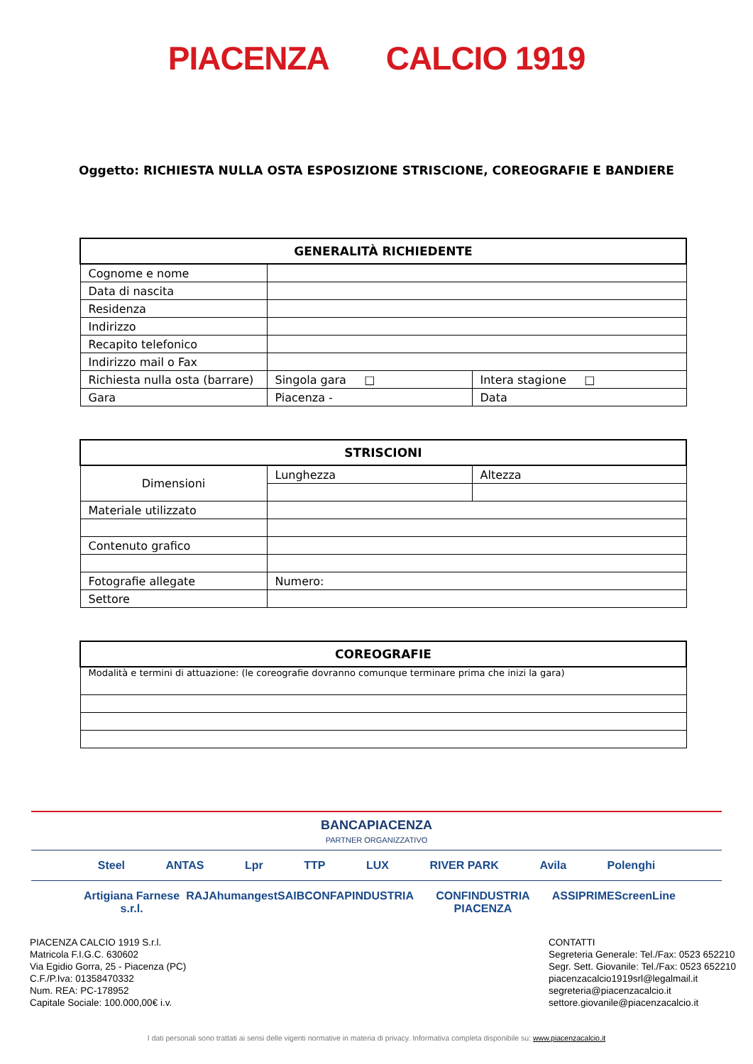PIACENZA CALCIO 1919
Oggetto: RICHIESTA NULLA OSTA ESPOSIZIONE STRISCIONE, COREOGRAFIE E BANDIERE
| GENERALITÀ RICHIEDENTE | | |
| --- | --- | --- |
| Cognome e nome | | |
| Data di nascita | | |
| Residenza | | |
| Indirizzo | | |
| Recapito telefonico | | |
| Indirizzo mail o Fax | | |
| Richiesta nulla osta (barrare) | Singola gara □ | Intera stagione □ |
| Gara | Piacenza - | Data |
| STRISCIONI | | |
| --- | --- | --- |
| Dimensioni | Lunghezza | Altezza |
| Materiale utilizzato | | |
| Contenuto grafico | | |
| Fotografie allegate | Numero: | |
| Settore | | |
| COREOGRAFIE |
| --- |
| Modalità e termini di attuazione: (le coreografie dovranno comunque terminare prima che inizi la gara) |
BANCAPIACENZA
PARTNER ORGANIZZATIVO
Steel ANTAS Lpr TTP LUX RIVER PARK Avila Polenghi
Artigiana Farnese s.r.l. RAJA humangest SAIB CONFAPINDUSTRIA CONFINDUSTRIA PIACENZA ASSIPRIME ScreenLine
PIACENZA CALCIO 1919 S.r.l.
Matricola F.I.G.C. 630602
Via Egidio Gorra, 25 - Piacenza (PC)
C.F./P.Iva: 01358470332
Num. REA: PC-178952
Capitale Sociale: 100.000,00€ i.v.
CONTATTI
Segreteria Generale: Tel./Fax: 0523 652210
Segr. Sett. Giovanile: Tel./Fax: 0523 652210
piacenzacalcio1919srl@legalmail.it
segreteria@piacenzacalcio.it
settore.giovanile@piacenzacalcio.it
I dati personali sono trattati ai sensi delle vigenti normative in materia di privacy. Informativa completa disponibile su: www.piacenzacalcio.it